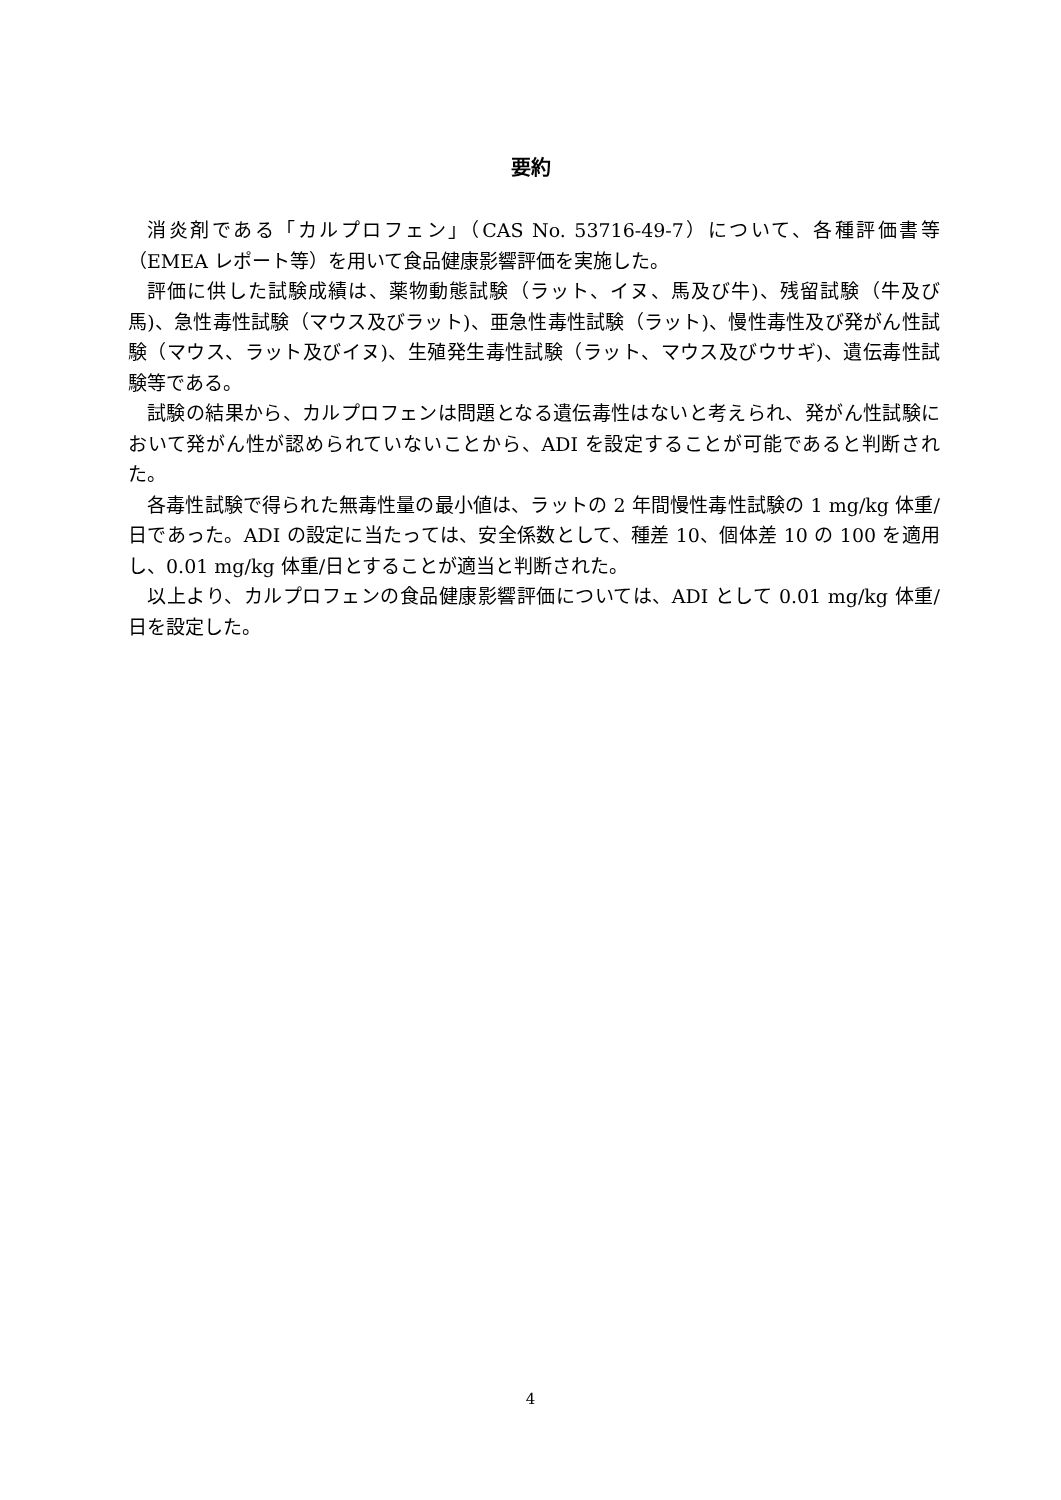要約
消炎剤である「カルプロフェン」（CAS No. 53716-49-7）について、各種評価書等（EMEA レポート等）を用いて食品健康影響評価を実施した。
評価に供した試験成績は、薬物動態試験（ラット、イヌ、馬及び牛)、残留試験（牛及び馬)、急性毒性試験（マウス及びラット)、亜急性毒性試験（ラット)、慢性毒性及び発がん性試験（マウス、ラット及びイヌ)、生殖発生毒性試験（ラット、マウス及びウサギ)、遺伝毒性試験等である。
試験の結果から、カルプロフェンは問題となる遺伝毒性はないと考えられ、発がん性試験において発がん性が認められていないことから、ADI を設定することが可能であると判断された。
各毒性試験で得られた無毒性量の最小値は、ラットの 2 年間慢性毒性試験の 1 mg/kg 体重/日であった。ADI の設定に当たっては、安全係数として、種差 10、個体差 10 の 100 を適用し、0.01 mg/kg 体重/日とすることが適当と判断された。
以上より、カルプロフェンの食品健康影響評価については、ADI として 0.01 mg/kg 体重/日を設定した。
4